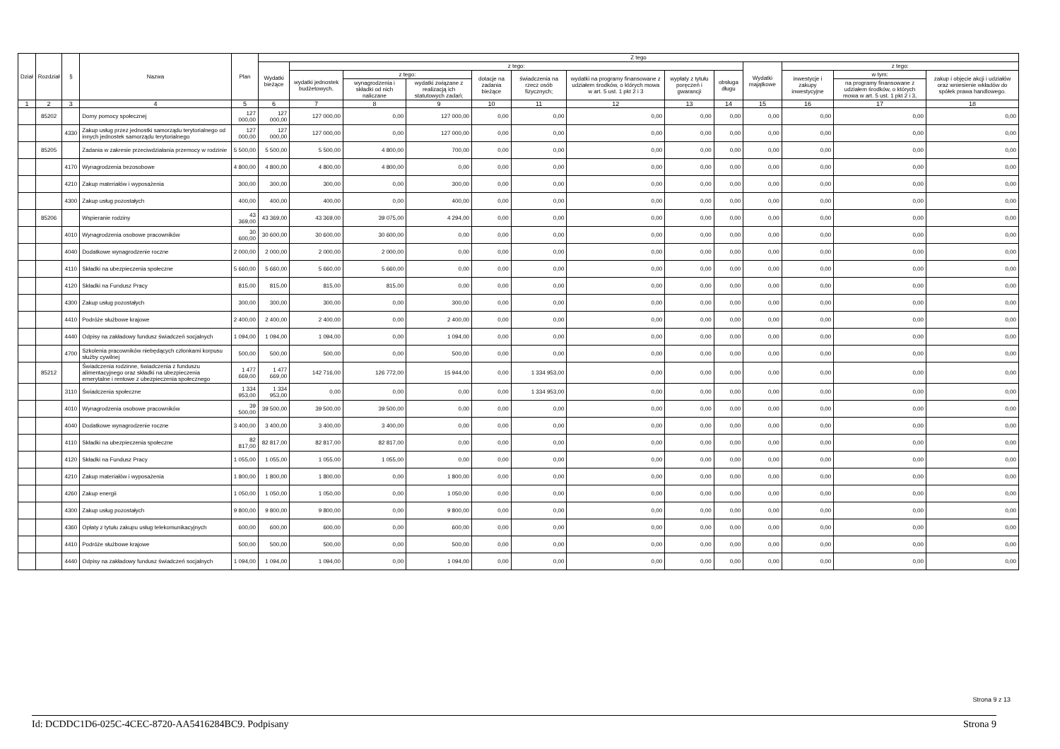| Dział | Rozdział | § | Nazwa | Plan | Z tego | | | | | | | | | | | | |
| --- | --- | --- | --- | --- | --- | --- | --- | --- | --- | --- | --- | --- | --- | --- | --- | --- | --- |
| | | | | | Wydatki bieżące | z tego: | | | | | | | | Wydatki majątkowe | z tego: | | |
| | | | | | | wydatki jednostek budżetowych, | z tego: | | dotacje na zadania bieżące | świadczenia na rzecz osób fizycznych; | wydatki na programy finansowane z udziałem środków, o których mowa w art. 5 ust. 1 pkt 2 i 3 | wypłaty z tytułu poręczeń i gwarancji | obsługa długu | | inwestycje i zakupy inwestycyjne | w tym: | zakup i objęcie akcji i udziałów oraz wniesienie wkładów do spółek prawa handlowego. |
| | | | | | | | wynagrodzenia i składki od nich naliczane | wydatki związane z realizacją ich statutowych zadań; | | | | | | | | na programy finansowane z udziałem środków, o których mowa w art. 5 ust. 1 pkt 2 i 3, | |
| 1 | 2 | 3 | 4 | 5 | 6 | 7 | 8 | 9 | 10 | 11 | 12 | 13 | 14 | 15 | 16 | 17 | 18 |
| | 85202 | | Domy pomocy społecznej | 127 000,00 | 127 000,00 | 127 000,00 | 0,00 | 127 000,00 | 0,00 | 0,00 | 0,00 | 0,00 | 0,00 | 0,00 | 0,00 | 0,00 | 0,00 |
| | | 4330 | Zakup usług przez jednostki samorządu terytorialnego od innych jednostek samorządu terytorialnego | 127 000,00 | 127 000,00 | 127 000,00 | 0,00 | 127 000,00 | 0,00 | 0,00 | 0,00 | 0,00 | 0,00 | 0,00 | 0,00 | 0,00 | 0,00 |
| | 85205 | | Zadania w zakresie przeciwdziałania przemocy w rodzinie | 5 500,00 | 5 500,00 | 5 500,00 | 4 800,00 | 700,00 | 0,00 | 0,00 | 0,00 | 0,00 | 0,00 | 0,00 | 0,00 | 0,00 | 0,00 |
| | | 4170 | Wynagrodzenia bezosobowe | 4 800,00 | 4 800,00 | 4 800,00 | 4 800,00 | 0,00 | 0,00 | 0,00 | 0,00 | 0,00 | 0,00 | 0,00 | 0,00 | 0,00 | 0,00 |
| | | 4210 | Zakup materiałów i wyposażenia | 300,00 | 300,00 | 300,00 | 0,00 | 300,00 | 0,00 | 0,00 | 0,00 | 0,00 | 0,00 | 0,00 | 0,00 | 0,00 | 0,00 |
| | | 4300 | Zakup usług pozostałych | 400,00 | 400,00 | 400,00 | 0,00 | 400,00 | 0,00 | 0,00 | 0,00 | 0,00 | 0,00 | 0,00 | 0,00 | 0,00 | 0,00 |
| | 85206 | | Wspieranie rodziny | 43 369,00 | 43 369,00 | 43 369,00 | 39 075,00 | 4 294,00 | 0,00 | 0,00 | 0,00 | 0,00 | 0,00 | 0,00 | 0,00 | 0,00 | 0,00 |
| | | 4010 | Wynagrodzenia osobowe pracowników | 30 600,00 | 30 600,00 | 30 600,00 | 30 600,00 | 0,00 | 0,00 | 0,00 | 0,00 | 0,00 | 0,00 | 0,00 | 0,00 | 0,00 | 0,00 |
| | | 4040 | Dodatkowe wynagrodzenie roczne | 2 000,00 | 2 000,00 | 2 000,00 | 2 000,00 | 0,00 | 0,00 | 0,00 | 0,00 | 0,00 | 0,00 | 0,00 | 0,00 | 0,00 | 0,00 |
| | | 4110 | Składki na ubezpieczenia społeczne | 5 660,00 | 5 660,00 | 5 660,00 | 5 660,00 | 0,00 | 0,00 | 0,00 | 0,00 | 0,00 | 0,00 | 0,00 | 0,00 | 0,00 | 0,00 |
| | | 4120 | Składki na Fundusz Pracy | 815,00 | 815,00 | 815,00 | 815,00 | 0,00 | 0,00 | 0,00 | 0,00 | 0,00 | 0,00 | 0,00 | 0,00 | 0,00 | 0,00 |
| | | 4300 | Zakup usług pozostałych | 300,00 | 300,00 | 300,00 | 0,00 | 300,00 | 0,00 | 0,00 | 0,00 | 0,00 | 0,00 | 0,00 | 0,00 | 0,00 | 0,00 |
| | | 4410 | Podróże służbowe krajowe | 2 400,00 | 2 400,00 | 2 400,00 | 0,00 | 2 400,00 | 0,00 | 0,00 | 0,00 | 0,00 | 0,00 | 0,00 | 0,00 | 0,00 | 0,00 |
| | | 4440 | Odpisy na zakładowy fundusz świadczeń socjalnych | 1 094,00 | 1 094,00 | 1 094,00 | 0,00 | 1 094,00 | 0,00 | 0,00 | 0,00 | 0,00 | 0,00 | 0,00 | 0,00 | 0,00 | 0,00 |
| | | 4700 | Szkolenia pracowników niebędących członkami korpusu służby cywilnej | 500,00 | 500,00 | 500,00 | 0,00 | 500,00 | 0,00 | 0,00 | 0,00 | 0,00 | 0,00 | 0,00 | 0,00 | 0,00 | 0,00 |
| | 85212 | | Świadczenia rodzinne, świadczenia z funduszu alimentacyjnego oraz składki na ubezpieczenia emerytalne i rentowe z ubezpieczenia społecznego | 1 477 669,00 | 1 477 669,00 | 142 716,00 | 126 772,00 | 15 944,00 | 0,00 | 1 334 953,00 | 0,00 | 0,00 | 0,00 | 0,00 | 0,00 | 0,00 | 0,00 |
| | | 3110 | Świadczenia społeczne | 1 334 953,00 | 1 334 953,00 | 0,00 | 0,00 | 0,00 | 0,00 | 1 334 953,00 | 0,00 | 0,00 | 0,00 | 0,00 | 0,00 | 0,00 | 0,00 |
| | | 4010 | Wynagrodzenia osobowe pracowników | 39 500,00 | 39 500,00 | 39 500,00 | 39 500,00 | 0,00 | 0,00 | 0,00 | 0,00 | 0,00 | 0,00 | 0,00 | 0,00 | 0,00 | 0,00 |
| | | 4040 | Dodatkowe wynagrodzenie roczne | 3 400,00 | 3 400,00 | 3 400,00 | 3 400,00 | 0,00 | 0,00 | 0,00 | 0,00 | 0,00 | 0,00 | 0,00 | 0,00 | 0,00 | 0,00 |
| | | 4110 | Składki na ubezpieczenia społeczne | 82 817,00 | 82 817,00 | 82 817,00 | 82 817,00 | 0,00 | 0,00 | 0,00 | 0,00 | 0,00 | 0,00 | 0,00 | 0,00 | 0,00 | 0,00 |
| | | 4120 | Składki na Fundusz Pracy | 1 055,00 | 1 055,00 | 1 055,00 | 1 055,00 | 0,00 | 0,00 | 0,00 | 0,00 | 0,00 | 0,00 | 0,00 | 0,00 | 0,00 | 0,00 |
| | | 4210 | Zakup materiałów i wyposażenia | 1 800,00 | 1 800,00 | 1 800,00 | 0,00 | 1 800,00 | 0,00 | 0,00 | 0,00 | 0,00 | 0,00 | 0,00 | 0,00 | 0,00 | 0,00 |
| | | 4260 | Zakup energii | 1 050,00 | 1 050,00 | 1 050,00 | 0,00 | 1 050,00 | 0,00 | 0,00 | 0,00 | 0,00 | 0,00 | 0,00 | 0,00 | 0,00 | 0,00 |
| | | 4300 | Zakup usług pozostałych | 9 800,00 | 9 800,00 | 9 800,00 | 0,00 | 9 800,00 | 0,00 | 0,00 | 0,00 | 0,00 | 0,00 | 0,00 | 0,00 | 0,00 | 0,00 |
| | | 4360 | Opłaty z tytułu zakupu usług telekomunikacyjnych | 600,00 | 600,00 | 600,00 | 0,00 | 600,00 | 0,00 | 0,00 | 0,00 | 0,00 | 0,00 | 0,00 | 0,00 | 0,00 | 0,00 |
| | | 4410 | Podróże służbowe krajowe | 500,00 | 500,00 | 500,00 | 0,00 | 500,00 | 0,00 | 0,00 | 0,00 | 0,00 | 0,00 | 0,00 | 0,00 | 0,00 | 0,00 |
| | | 4440 | Odpisy na zakładowy fundusz świadczeń socjalnych | 1 094,00 | 1 094,00 | 1 094,00 | 0,00 | 1 094,00 | 0,00 | 0,00 | 0,00 | 0,00 | 0,00 | 0,00 | 0,00 | 0,00 | 0,00 |
Strona 9 z 13
Id: DCDDC1D6-025C-4CEC-8720-AA5416284BC9. Podpisany Strona 9